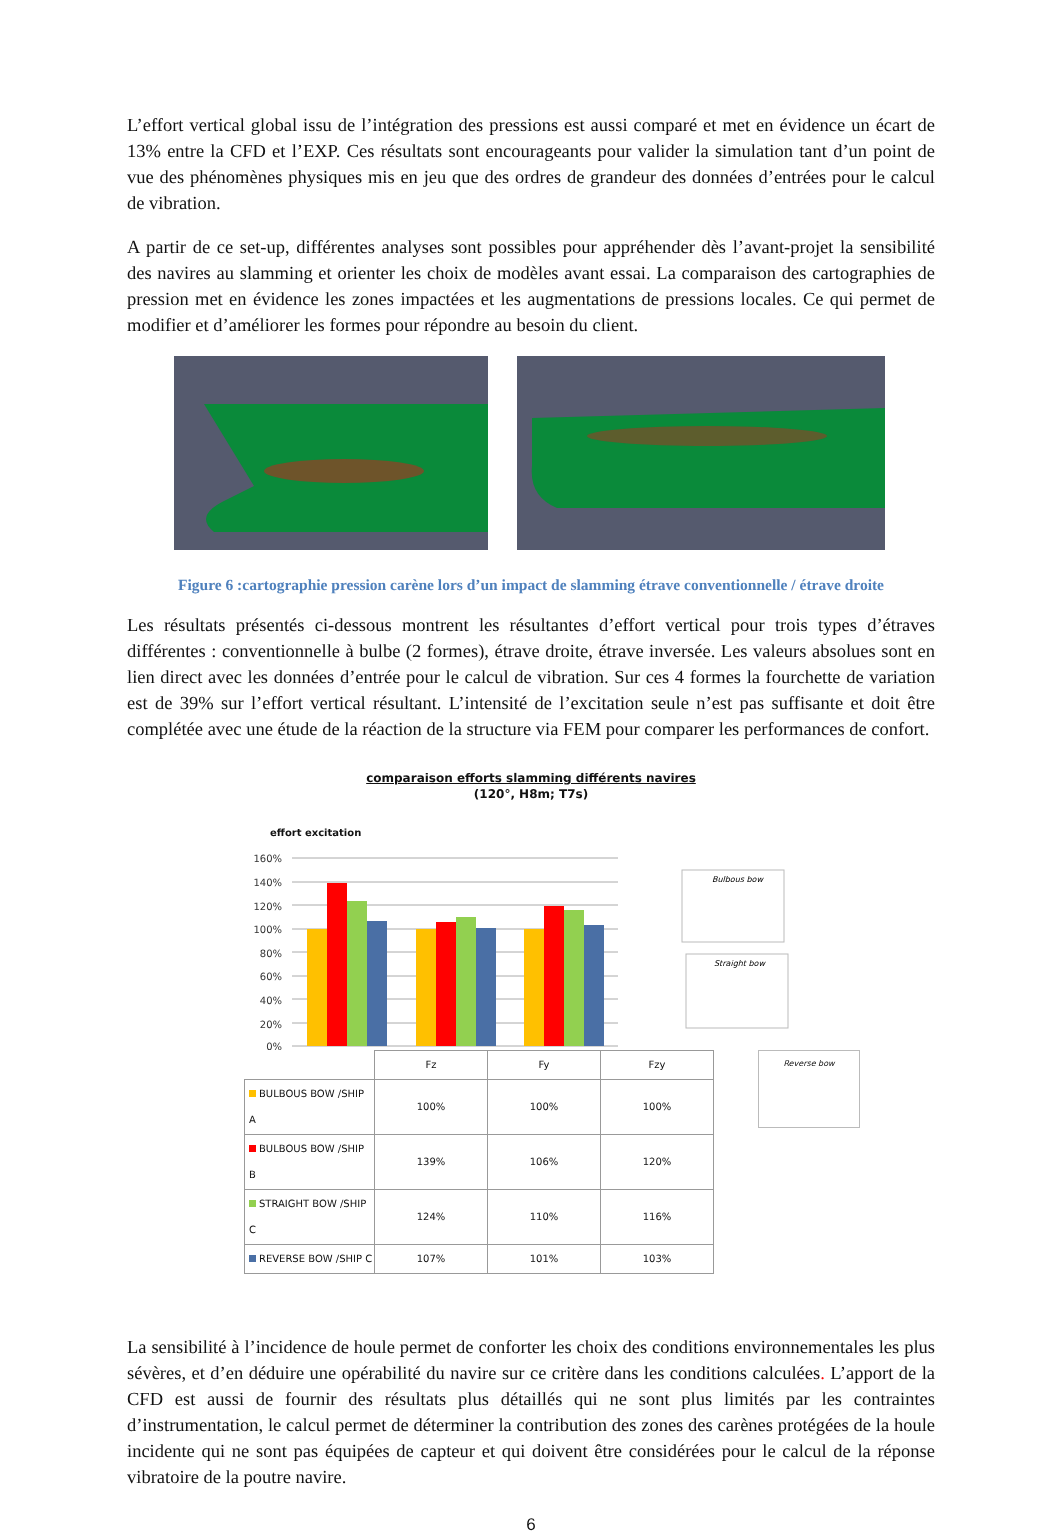L’effort vertical global issu de l’intégration des pressions est aussi comparé et met en évidence un écart de 13% entre la CFD et l’EXP. Ces résultats sont encourageants pour valider la simulation tant d’un point de vue des phénomènes physiques mis en jeu que des ordres de grandeur des données d’entrées pour le calcul de vibration.
A partir de ce set-up, différentes analyses sont possibles pour appréhender dès l’avant-projet la sensibilité des navires au slamming et orienter les choix de modèles avant essai. La comparaison des cartographies de pression met en évidence les zones impactées et les augmentations de pressions locales. Ce qui permet de modifier et d’améliorer les formes pour répondre au besoin du client.
Figure 6 :cartographie pression carène lors d’un impact de slamming étrave conventionnelle / étrave droite
Les résultats présentés ci-dessous montrent les résultantes d’effort vertical pour trois types d’étraves différentes : conventionnelle à bulbe (2 formes), étrave droite, étrave inversée. Les valeurs absolues sont en lien direct avec les données d’entrée pour le calcul de vibration. Sur ces 4 formes la fourchette de variation est de 39% sur l’effort vertical résultant. L’intensité de l’excitation seule n’est pas suffisante et doit être complétée avec une étude de la réaction de la structure via FEM pour comparer les performances de confort.
comparaison efforts slamming différents navires
(120°, H8m; T7s)
effort excitation
160%
140%
120%
100%
80%
60%
40%
20%
0%
Bulbous bow
Straight bow
| | Fz | Fy | Fzy |
| BULBOUS BOW /SHIP A | 100% | 100% | 100% |
| BULBOUS BOW /SHIP B | 139% | 106% | 120% |
| STRAIGHT BOW /SHIP C | 124% | 110% | 116% |
| REVERSE BOW /SHIP C | 107% | 101% | 103% |
Reverse bow
La sensibilité à l’incidence de houle permet de conforter les choix des conditions environnementales les plus sévères, et d’en déduire une opérabilité du navire sur ce critère dans les conditions calculées. L’apport de la CFD est aussi de fournir des résultats plus détaillés qui ne sont plus limités par les contraintes d’instrumentation, le calcul permet de déterminer la contribution des zones des carènes protégées de la houle incidente qui ne sont pas équipées de capteur et qui doivent être considérées pour le calcul de la réponse vibratoire de la poutre navire.
6